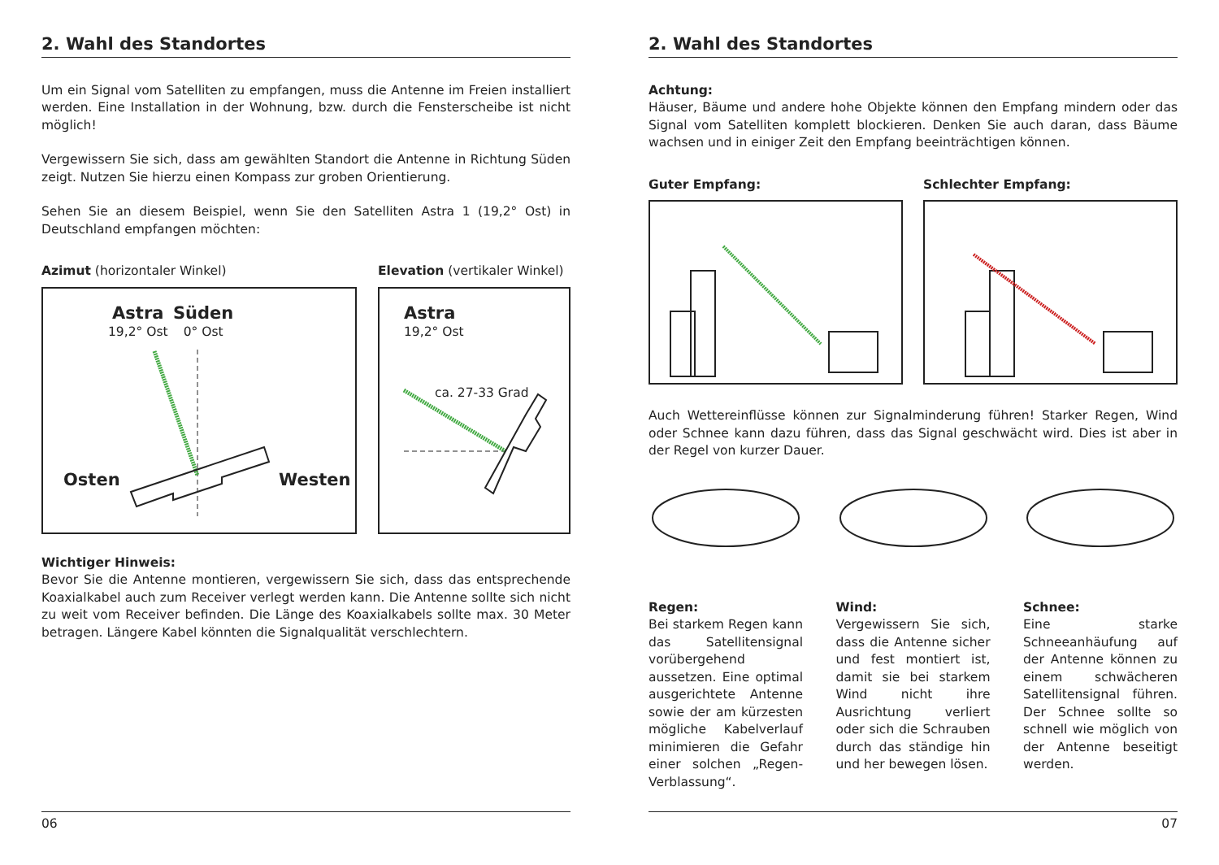2. Wahl des Standortes
Um ein Signal vom Satelliten zu empfangen, muss die Antenne im Freien installiert werden. Eine Installation in der Wohnung, bzw. durch die Fensterscheibe ist nicht möglich!
Vergewissern Sie sich, dass am gewählten Standort die Antenne in Richtung Süden zeigt. Nutzen Sie hierzu einen Kompass zur groben Orientierung.
Sehen Sie an diesem Beispiel, wenn Sie den Satelliten Astra 1 (19,2° Ost) in Deutschland empfangen möchten:
Azimut (horizontaler Winkel)
Astra
19,2° Ost
Süden
0° Ost
Osten Westen
Elevation (vertikaler Winkel)
Astra
19,2° Ost
ca. 27-33 Grad
Wichtiger Hinweis:
Bevor Sie die Antenne montieren, vergewissern Sie sich, dass das entsprechende Koaxialkabel auch zum Receiver verlegt werden kann. Die Antenne sollte sich nicht zu weit vom Receiver befinden. Die Länge des Koaxialkabels sollte max. 30 Meter betragen. Längere Kabel könnten die Signalqualität verschlechtern.
06
2. Wahl des Standortes
Achtung:
Häuser, Bäume und andere hohe Objekte können den Empfang mindern oder das Signal vom Satelliten komplett blockieren. Denken Sie auch daran, dass Bäume wachsen und in einiger Zeit den Empfang beeinträchtigen können.
Guter Empfang: Schlechter Empfang:
Auch Wettereinflüsse können zur Signalminderung führen! Starker Regen, Wind oder Schnee kann dazu führen, dass das Signal geschwächt wird. Dies ist aber in der Regel von kurzer Dauer.
Regen:
Bei starkem Regen kann das Satellitensignal vorübergehend aussetzen. Eine optimal ausgerichtete Antenne sowie der am kürzesten mögliche Kabelverlauf minimieren die Gefahr einer solchen „Regen-Verblassung“.
Wind:
Vergewissern Sie sich, dass die Antenne sicher und fest montiert ist, damit sie bei starkem Wind nicht ihre Ausrichtung verliert oder sich die Schrauben durch das ständige hin und her bewegen lösen.
Schnee:
Eine starke Schneeanhäufung auf der Antenne können zu einem schwächeren Satellitensignal führen. Der Schnee sollte so schnell wie möglich von der Antenne beseitigt werden.
07